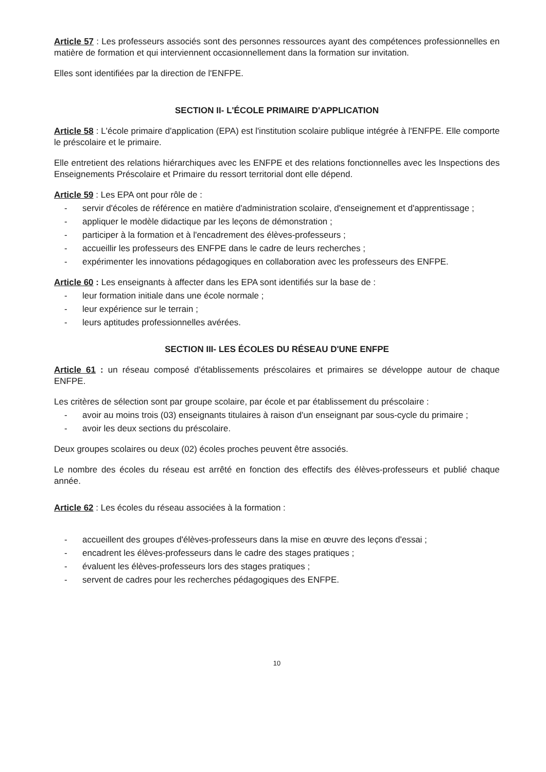Article 57 : Les professeurs associés sont des personnes ressources ayant des compétences professionnelles en matière de formation et qui interviennent occasionnellement dans la formation sur invitation.
Elles sont identifiées par la direction de l'ENFPE.
SECTION II- L'ÉCOLE PRIMAIRE D'APPLICATION
Article 58 : L'école primaire d'application (EPA) est l'institution scolaire publique intégrée à l'ENFPE. Elle comporte le préscolaire et le primaire.
Elle entretient des relations hiérarchiques avec les ENFPE et des relations fonctionnelles avec les Inspections des Enseignements Préscolaire et Primaire du ressort territorial dont elle dépend.
Article 59 : Les EPA ont pour rôle de :
- servir d'écoles de référence en matière d'administration scolaire, d'enseignement et d'apprentissage ;
- appliquer le modèle didactique par les leçons de démonstration ;
- participer à la formation et à l'encadrement des élèves-professeurs ;
- accueillir les professeurs des ENFPE dans le cadre de leurs recherches ;
- expérimenter les innovations pédagogiques en collaboration avec les professeurs des ENFPE.
Article 60 : Les enseignants à affecter dans les EPA sont identifiés sur la base de :
- leur formation initiale dans une école normale ;
- leur expérience sur le terrain ;
- leurs aptitudes professionnelles avérées.
SECTION III- LES ÉCOLES DU RÉSEAU D'UNE ENFPE
Article 61 : un réseau composé d'établissements préscolaires et primaires se développe autour de chaque ENFPE.
Les critères de sélection sont par groupe scolaire, par école et par établissement du préscolaire :
- avoir au moins trois (03) enseignants titulaires à raison d'un enseignant par sous-cycle du primaire ;
- avoir les deux sections du préscolaire.
Deux groupes scolaires ou deux (02) écoles proches peuvent être associés.
Le nombre des écoles du réseau est arrêté en fonction des effectifs des élèves-professeurs et publié chaque année.
Article 62 : Les écoles du réseau associées à la formation :
- accueillent des groupes d'élèves-professeurs dans la mise en œuvre des leçons d'essai ;
- encadrent les élèves-professeurs dans le cadre des stages pratiques ;
- évaluent les élèves-professeurs lors des stages pratiques ;
- servent de cadres pour les recherches pédagogiques des ENFPE.
10